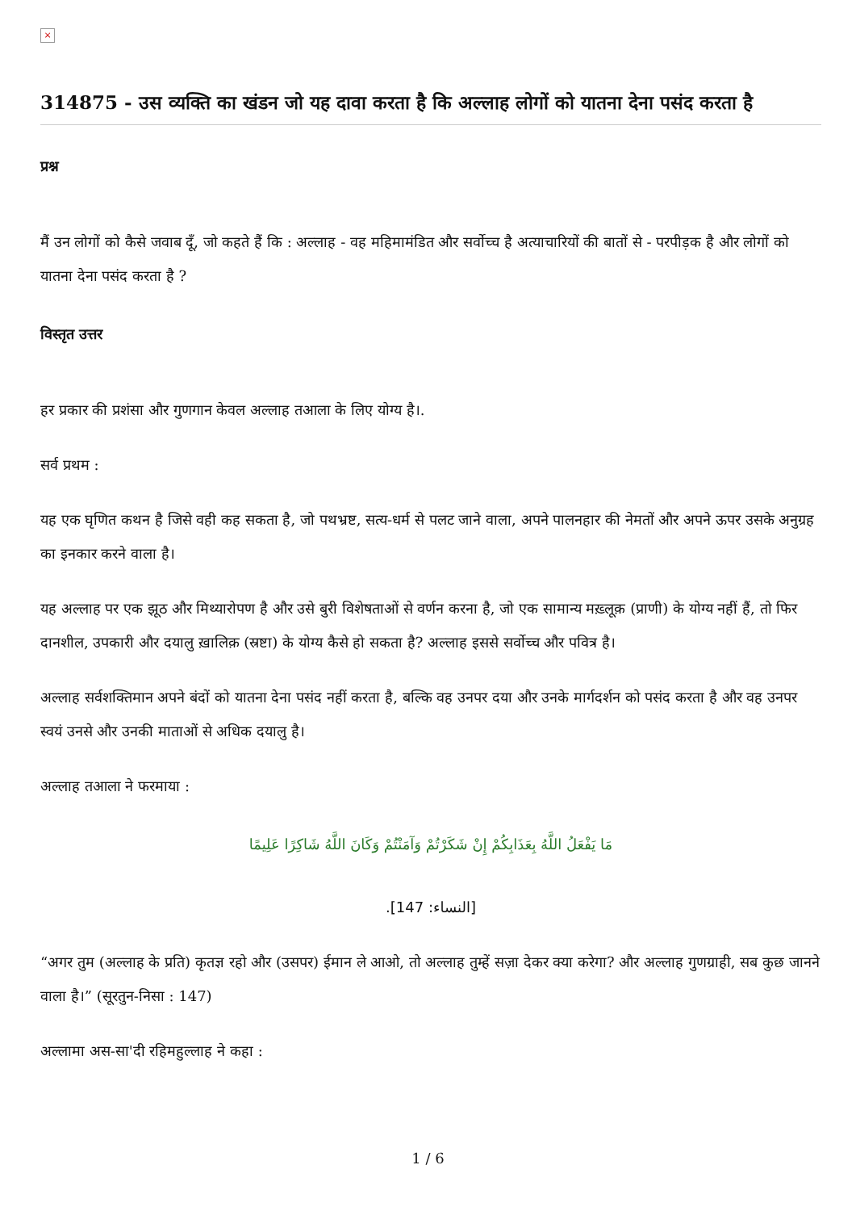×
314875 - उस व्यक्ति का खंडन जो यह दावा करता है कि अल्लाह लोगों को यातना देना पसंद करता है
प्रश्न
मैं उन लोगों को कैसे जवाब दूँ, जो कहते हैं कि : अल्लाह - वह महिमामंडित और सर्वोच्च है अत्याचारियों की बातों से - परपीड़क है और लोगों को यातना देना पसंद करता है ?
विस्तृत उत्तर
हर प्रकार की प्रशंसा और गुणगान केवल अल्लाह तआला के लिए योग्य है।.
सर्व प्रथम :
यह एक घृणित कथन है जिसे वही कह सकता है, जो पथभ्रष्ट, सत्य-धर्म से पलट जाने वाला, अपने पालनहार की नेमतों और अपने ऊपर उसके अनुग्रह का इनकार करने वाला है।
यह अल्लाह पर एक झूठ और मिथ्यारोपण है और उसे बुरी विशेषताओं से वर्णन करना है, जो एक सामान्य मख़्लूक़ (प्राणी) के योग्य नहीं हैं, तो फिर दानशील, उपकारी और दयालु ख़ालिक़ (स्रष्टा) के योग्य कैसे हो सकता है? अल्लाह इससे सर्वोच्च और पवित्र है।
अल्लाह सर्वशक्तिमान अपने बंदों को यातना देना पसंद नहीं करता है, बल्कि वह उनपर दया और उनके मार्गदर्शन को पसंद करता है और वह उनपर स्वयं उनसे और उनकी माताओं से अधिक दयालु है।
अल्लाह तआला ने फरमाया :
مَا يَفْعَلُ اللَّهُ بِعَذَابِكُمْ إِنْ شَكَرْتُمْ وَآمَنْتُمْ وَكَانَ اللَّهُ شَاكِرًا عَلِيمًا
[النساء: 147].
“अगर तुम (अल्लाह के प्रति) कृतज्ञ रहो और (उसपर) ईमान ले आओ, तो अल्लाह तुम्हें सज़ा देकर क्या करेगा? और अल्लाह गुणग्राही, सब कुछ जानने वाला है।” (सूरतुन-निसा : 147)
अल्लामा अस-सा'दी रहिमहुल्लाह ने कहा :
1 / 6